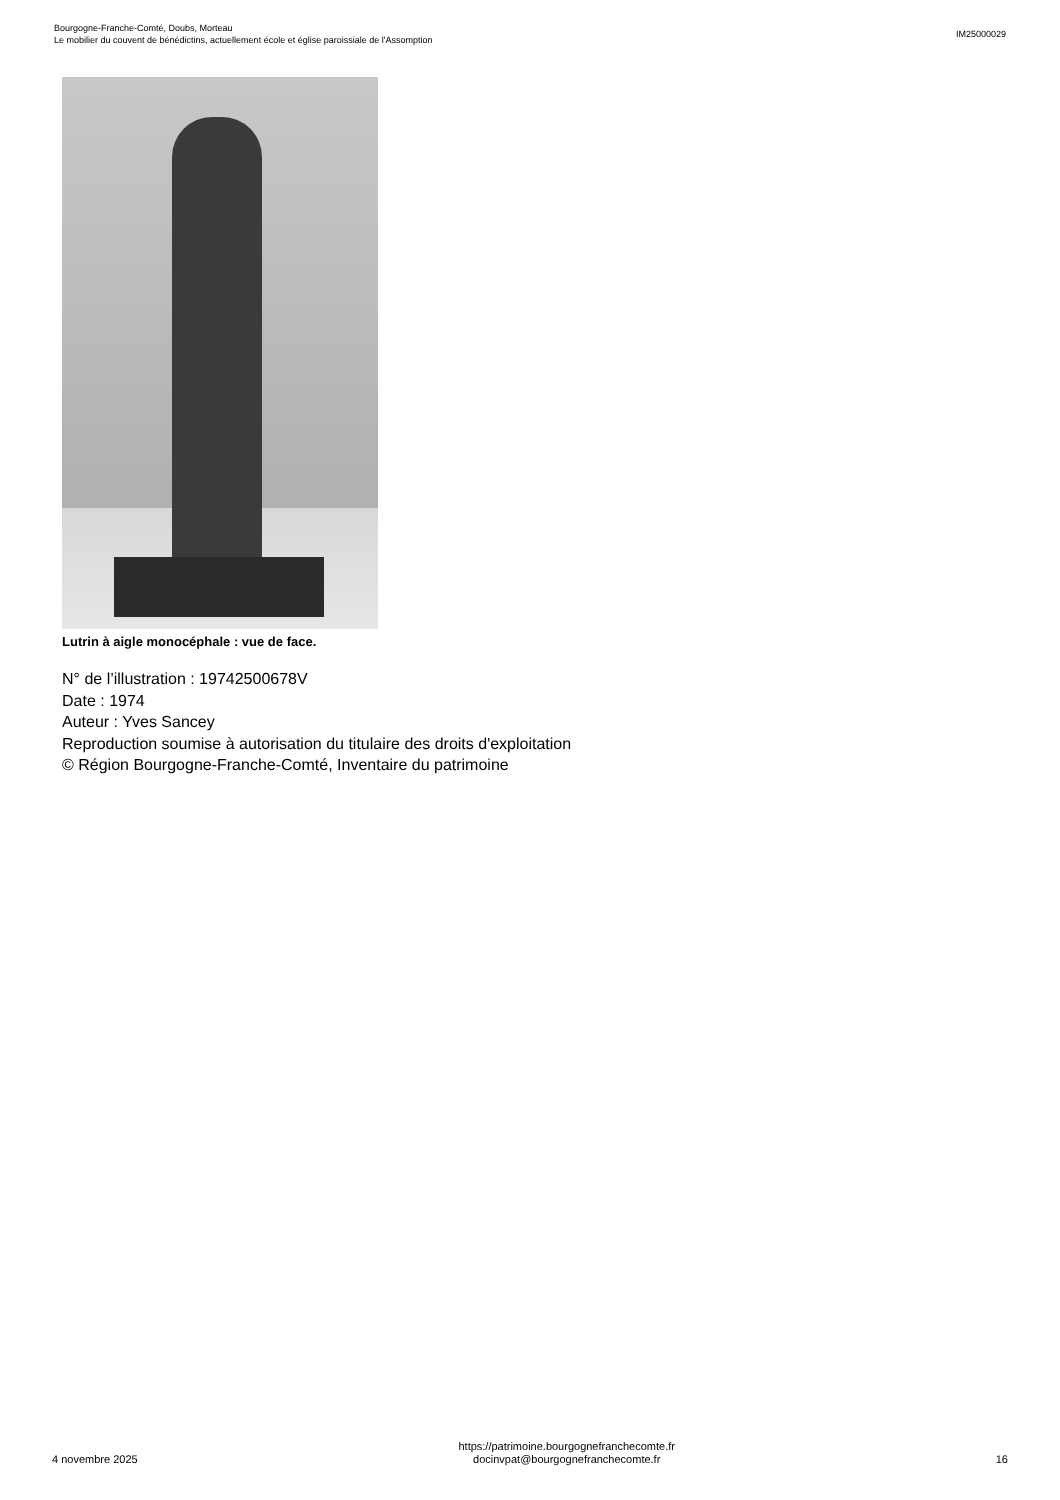Bourgogne-Franche-Comté, Doubs, Morteau
Le mobilier du couvent de bénédictins, actuellement école et église paroissiale de l'Assomption
IM25000029
Lutrin à aigle monocéphale : vue de face.
N° de l’illustration : 19742500678V
Date : 1974
Auteur : Yves Sancey
Reproduction soumise à autorisation du titulaire des droits d'exploitation
© Région Bourgogne-Franche-Comté, Inventaire du patrimoine
4 novembre 2025
https://patrimoine.bourgognefranchecomte.fr
docinvpat@bourgognefranchecomte.fr
16